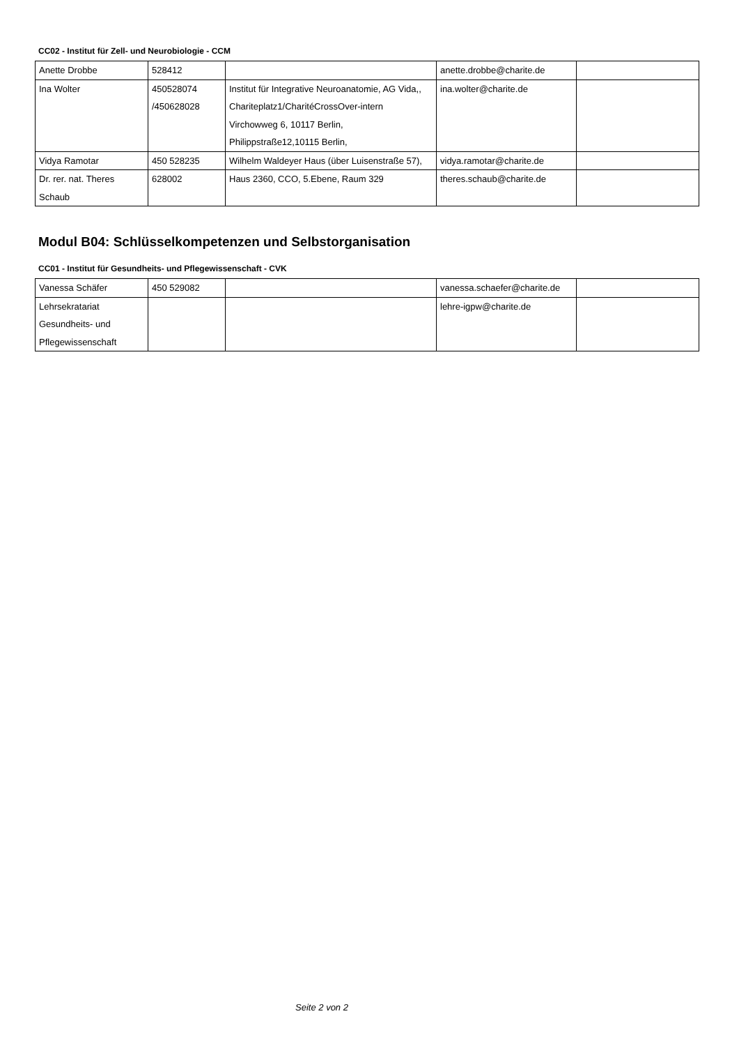CC02 - Institut für Zell- und Neurobiologie - CCM
| Anette Drobbe | 528412 | | anette.drobbe@charite.de | |
| Ina Wolter | 450528074 /450628028 | Institut für Integrative Neuroanatomie, AG Vida,, Chariteplatz1/CharitéCrossOver-intern Virchowweg 6, 10117 Berlin, Philippstraße12,10115 Berlin, | ina.wolter@charite.de | |
| Vidya Ramotar | 450 528235 | Wilhelm Waldeyer Haus (über Luisenstraße 57), | vidya.ramotar@charite.de | |
| Dr. rer. nat. Theres Schaub | 628002 | Haus 2360, CCO, 5.Ebene, Raum 329 | theres.schaub@charite.de | |
Modul B04: Schlüsselkompetenzen und Selbstorganisation
CC01 - Institut für Gesundheits- und Pflegewissenschaft - CVK
| Vanessa Schäfer | 450 529082 | | vanessa.schaefer@charite.de | |
| Lehrsekratariat Gesundheits- und Pflegewissenschaft | | | lehre-igpw@charite.de | |
Seite 2 von 2